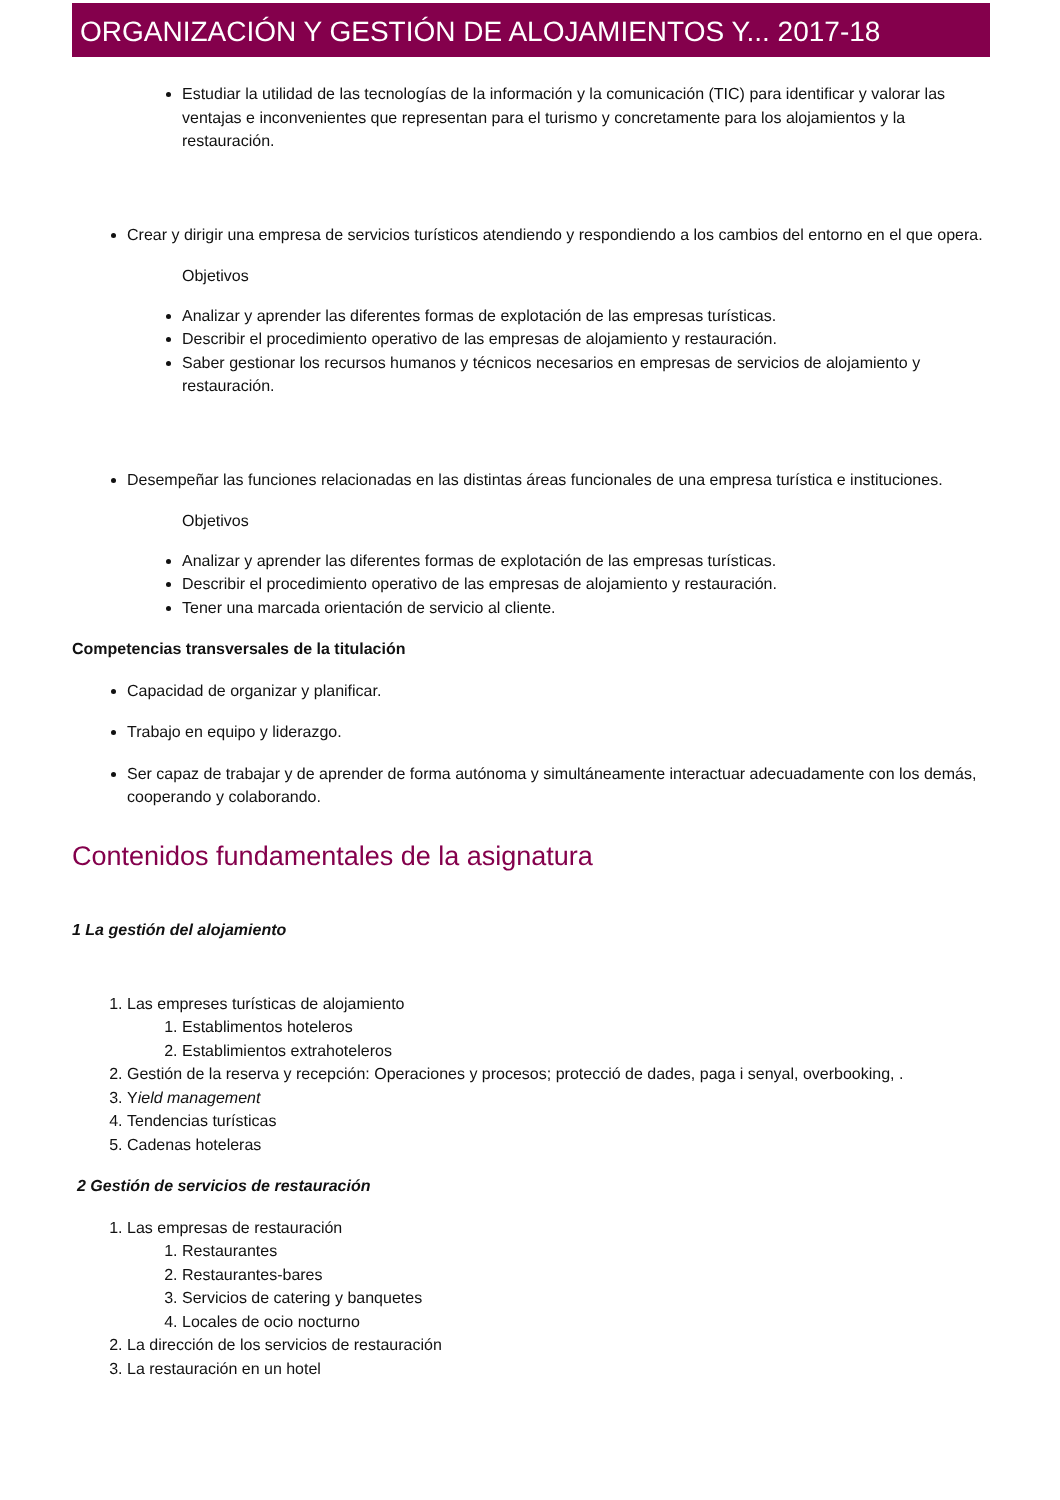ORGANIZACIÓN Y GESTIÓN DE ALOJAMIENTOS Y... 2017-18
Estudiar la utilidad de las tecnologías de la información y la comunicación (TIC) para identificar y valorar las ventajas e inconvenientes que representan para el turismo y concretamente para los alojamientos y la restauración.
Crear y dirigir una empresa de servicios turísticos atendiendo y respondiendo a los cambios del entorno en el que opera.
Objetivos
Analizar y aprender las diferentes formas de explotación de las empresas turísticas.
Describir el procedimiento operativo de las empresas de alojamiento y restauración.
Saber gestionar los recursos humanos y técnicos necesarios en empresas de servicios de alojamiento y restauración.
Desempeñar las funciones relacionadas en las distintas áreas funcionales de una empresa turística e instituciones.
Objetivos
Analizar y aprender las diferentes formas de explotación de las empresas turísticas.
Describir el procedimiento operativo de las empresas de alojamiento y restauración.
Tener una marcada orientación de servicio al cliente.
Competencias transversales de la titulación
Capacidad de organizar y planificar.
Trabajo en equipo y liderazgo.
Ser capaz de trabajar y de aprender de forma autónoma y simultáneamente interactuar adecuadamente con los demás, cooperando y colaborando.
Contenidos fundamentales de la asignatura
1 La gestión del alojamiento
1. Las empreses turísticas de alojamiento
1. Establimentos hoteleros
2. Establimientos extrahoteleros
2. Gestión de la reserva y recepción: Operaciones y procesos; protecció de dades, paga i senyal, overbooking, .
3. Yield management
4. Tendencias turísticas
5. Cadenas hoteleras
2 Gestión de servicios de restauración
1. Las empresas de restauración
1. Restaurantes
2. Restaurantes-bares
3. Servicios de catering y banquetes
4. Locales de ocio nocturno
2. La dirección de los servicios de restauración
3. La restauración en un hotel